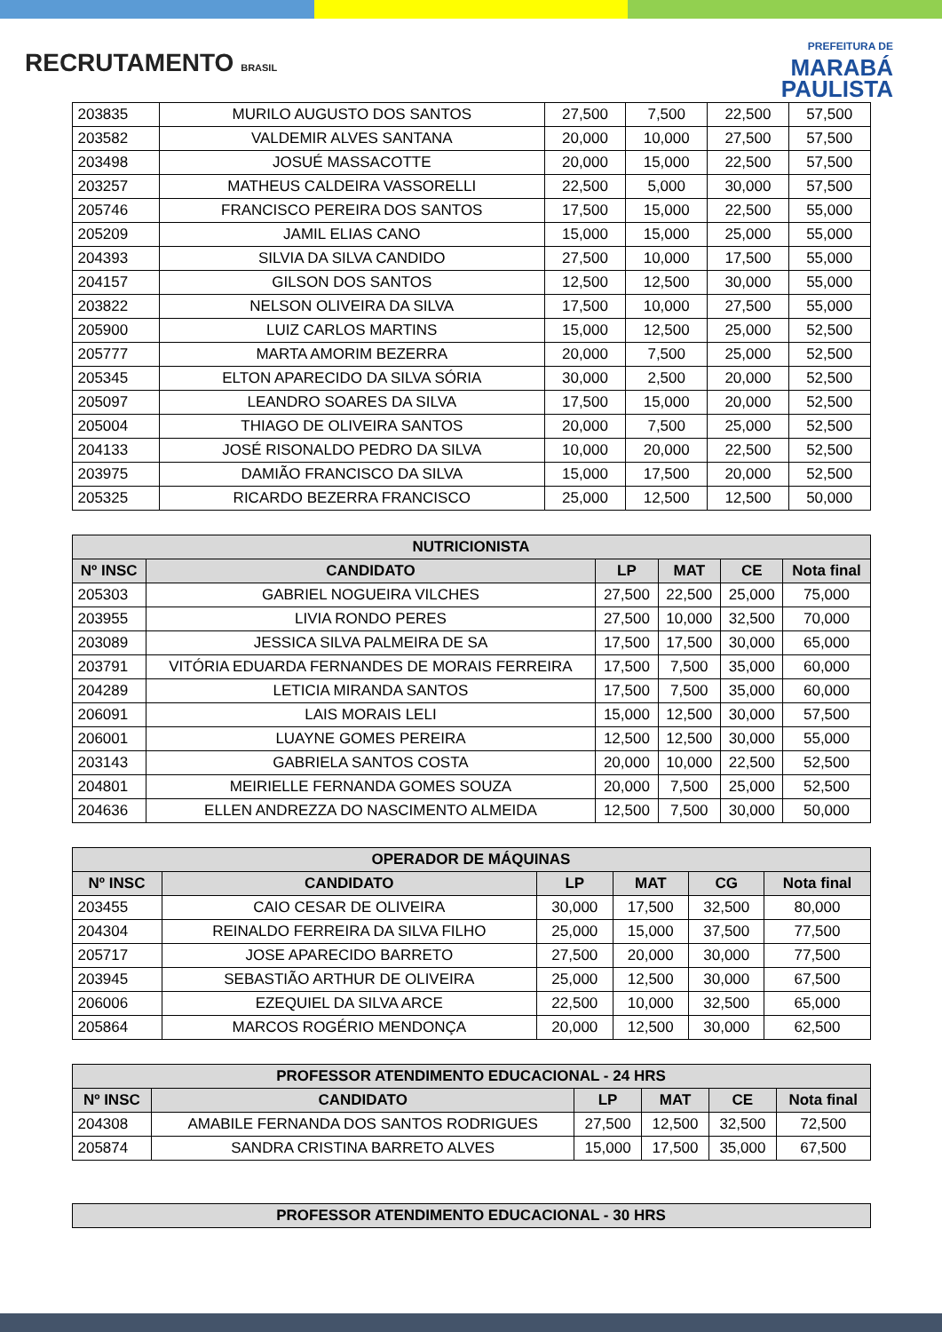RECRUTAMENTO BRASIL
PREFEITURA DE
MARABÁ
PAULISTA
| 203835 | MURILO AUGUSTO DOS SANTOS | 27,500 | 7,500 | 22,500 | 57,500 |
| 203582 | VALDEMIR ALVES SANTANA | 20,000 | 10,000 | 27,500 | 57,500 |
| 203498 | JOSUÉ MASSACOTTE | 20,000 | 15,000 | 22,500 | 57,500 |
| 203257 | MATHEUS CALDEIRA VASSORELLI | 22,500 | 5,000 | 30,000 | 57,500 |
| 205746 | FRANCISCO PEREIRA DOS SANTOS | 17,500 | 15,000 | 22,500 | 55,000 |
| 205209 | JAMIL ELIAS CANO | 15,000 | 15,000 | 25,000 | 55,000 |
| 204393 | SILVIA DA SILVA CANDIDO | 27,500 | 10,000 | 17,500 | 55,000 |
| 204157 | GILSON DOS SANTOS | 12,500 | 12,500 | 30,000 | 55,000 |
| 203822 | NELSON OLIVEIRA DA SILVA | 17,500 | 10,000 | 27,500 | 55,000 |
| 205900 | LUIZ CARLOS MARTINS | 15,000 | 12,500 | 25,000 | 52,500 |
| 205777 | MARTA AMORIM BEZERRA | 20,000 | 7,500 | 25,000 | 52,500 |
| 205345 | ELTON APARECIDO DA SILVA SÓRIA | 30,000 | 2,500 | 20,000 | 52,500 |
| 205097 | LEANDRO SOARES DA SILVA | 17,500 | 15,000 | 20,000 | 52,500 |
| 205004 | THIAGO DE OLIVEIRA SANTOS | 20,000 | 7,500 | 25,000 | 52,500 |
| 204133 | JOSÉ RISONALDO PEDRO DA SILVA | 10,000 | 20,000 | 22,500 | 52,500 |
| 203975 | DAMIÃO FRANCISCO DA SILVA | 15,000 | 17,500 | 20,000 | 52,500 |
| 205325 | RICARDO BEZERRA FRANCISCO | 25,000 | 12,500 | 12,500 | 50,000 |
| NUTRICIONISTA | | | | | |
| --- | --- | --- | --- | --- | --- |
| Nº INSC | CANDIDATO | LP | MAT | CE | Nota final |
| 205303 | GABRIEL NOGUEIRA VILCHES | 27,500 | 22,500 | 25,000 | 75,000 |
| 203955 | LIVIA RONDO PERES | 27,500 | 10,000 | 32,500 | 70,000 |
| 203089 | JESSICA SILVA PALMEIRA DE SA | 17,500 | 17,500 | 30,000 | 65,000 |
| 203791 | VITÓRIA EDUARDA FERNANDES DE MORAIS FERREIRA | 17,500 | 7,500 | 35,000 | 60,000 |
| 204289 | LETICIA MIRANDA SANTOS | 17,500 | 7,500 | 35,000 | 60,000 |
| 206091 | LAIS MORAIS LELI | 15,000 | 12,500 | 30,000 | 57,500 |
| 206001 | LUAYNE GOMES PEREIRA | 12,500 | 12,500 | 30,000 | 55,000 |
| 203143 | GABRIELA SANTOS COSTA | 20,000 | 10,000 | 22,500 | 52,500 |
| 204801 | MEIRIELLE FERNANDA GOMES SOUZA | 20,000 | 7,500 | 25,000 | 52,500 |
| 204636 | ELLEN ANDREZZA DO NASCIMENTO ALMEIDA | 12,500 | 7,500 | 30,000 | 50,000 |
| OPERADOR DE MÁQUINAS | | | | | |
| --- | --- | --- | --- | --- | --- |
| Nº INSC | CANDIDATO | LP | MAT | CG | Nota final |
| 203455 | CAIO CESAR DE OLIVEIRA | 30,000 | 17,500 | 32,500 | 80,000 |
| 204304 | REINALDO FERREIRA DA SILVA FILHO | 25,000 | 15,000 | 37,500 | 77,500 |
| 205717 | JOSE APARECIDO BARRETO | 27,500 | 20,000 | 30,000 | 77,500 |
| 203945 | SEBASTIÃO ARTHUR DE OLIVEIRA | 25,000 | 12,500 | 30,000 | 67,500 |
| 206006 | EZEQUIEL DA SILVA ARCE | 22,500 | 10,000 | 32,500 | 65,000 |
| 205864 | MARCOS ROGÉRIO MENDONÇA | 20,000 | 12,500 | 30,000 | 62,500 |
| PROFESSOR ATENDIMENTO EDUCACIONAL - 24 HRS | | | | | |
| --- | --- | --- | --- | --- | --- |
| Nº INSC | CANDIDATO | LP | MAT | CE | Nota final |
| 204308 | AMABILE FERNANDA DOS SANTOS RODRIGUES | 27,500 | 12,500 | 32,500 | 72,500 |
| 205874 | SANDRA CRISTINA BARRETO ALVES | 15,000 | 17,500 | 35,000 | 67,500 |
| PROFESSOR ATENDIMENTO EDUCACIONAL - 30 HRS |
| --- |